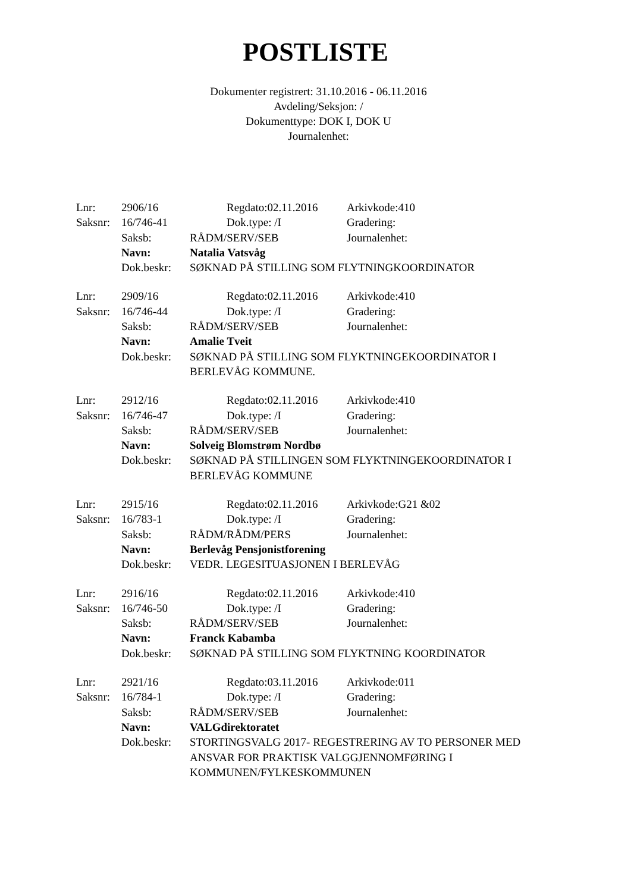POSTLISTE
Dokumenter registrert: 31.10.2016 - 06.11.2016
Avdeling/Seksjon: /
Dokumenttype: DOK I, DOK U
Journalenhet:
Lnr: 2906/16 Regdato:02.11.2016 Arkivkode:410
Saksnr: 16/746-41 Dok.type: /I Gradering:
Saksb: RÅDM/SERV/SEB Journalenhet:
Navn: Natalia Vatsvåg
Dok.beskr: SØKNAD PÅ STILLING SOM FLYTNINGKOORDINATOR
Lnr: 2909/16 Regdato:02.11.2016 Arkivkode:410
Saksnr: 16/746-44 Dok.type: /I Gradering:
Saksb: RÅDM/SERV/SEB Journalenhet:
Navn: Amalie Tveit
Dok.beskr: SØKNAD PÅ STILLING SOM FLYKTNINGEKOORDINATOR I BERLEVÅG KOMMUNE.
Lnr: 2912/16 Regdato:02.11.2016 Arkivkode:410
Saksnr: 16/746-47 Dok.type: /I Gradering:
Saksb: RÅDM/SERV/SEB Journalenhet:
Navn: Solveig Blomstrøm Nordbø
Dok.beskr: SØKNAD PÅ STILLINGEN SOM FLYKTNINGEKOORDINATOR I BERLEVÅG KOMMUNE
Lnr: 2915/16 Regdato:02.11.2016 Arkivkode:G21 &02
Saksnr: 16/783-1 Dok.type: /I Gradering:
Saksb: RÅDM/RÅDM/PERS Journalenhet:
Navn: Berlevåg Pensjonistforening
Dok.beskr: VEDR. LEGESITUASJONEN I BERLEVÅG
Lnr: 2916/16 Regdato:02.11.2016 Arkivkode:410
Saksnr: 16/746-50 Dok.type: /I Gradering:
Saksb: RÅDM/SERV/SEB Journalenhet:
Navn: Franck Kabamba
Dok.beskr: SØKNAD PÅ STILLING SOM FLYKTNING KOORDINATOR
Lnr: 2921/16 Regdato:03.11.2016 Arkivkode:011
Saksnr: 16/784-1 Dok.type: /I Gradering:
Saksb: RÅDM/SERV/SEB Journalenhet:
Navn: VALGdirektoratet
Dok.beskr: STORTINGSVALG 2017- REGESTRERING AV TO PERSONER MED ANSVAR FOR PRAKTISK VALGGJENNOMFØRING I KOMMUNEN/FYLKESKOMMUNEN